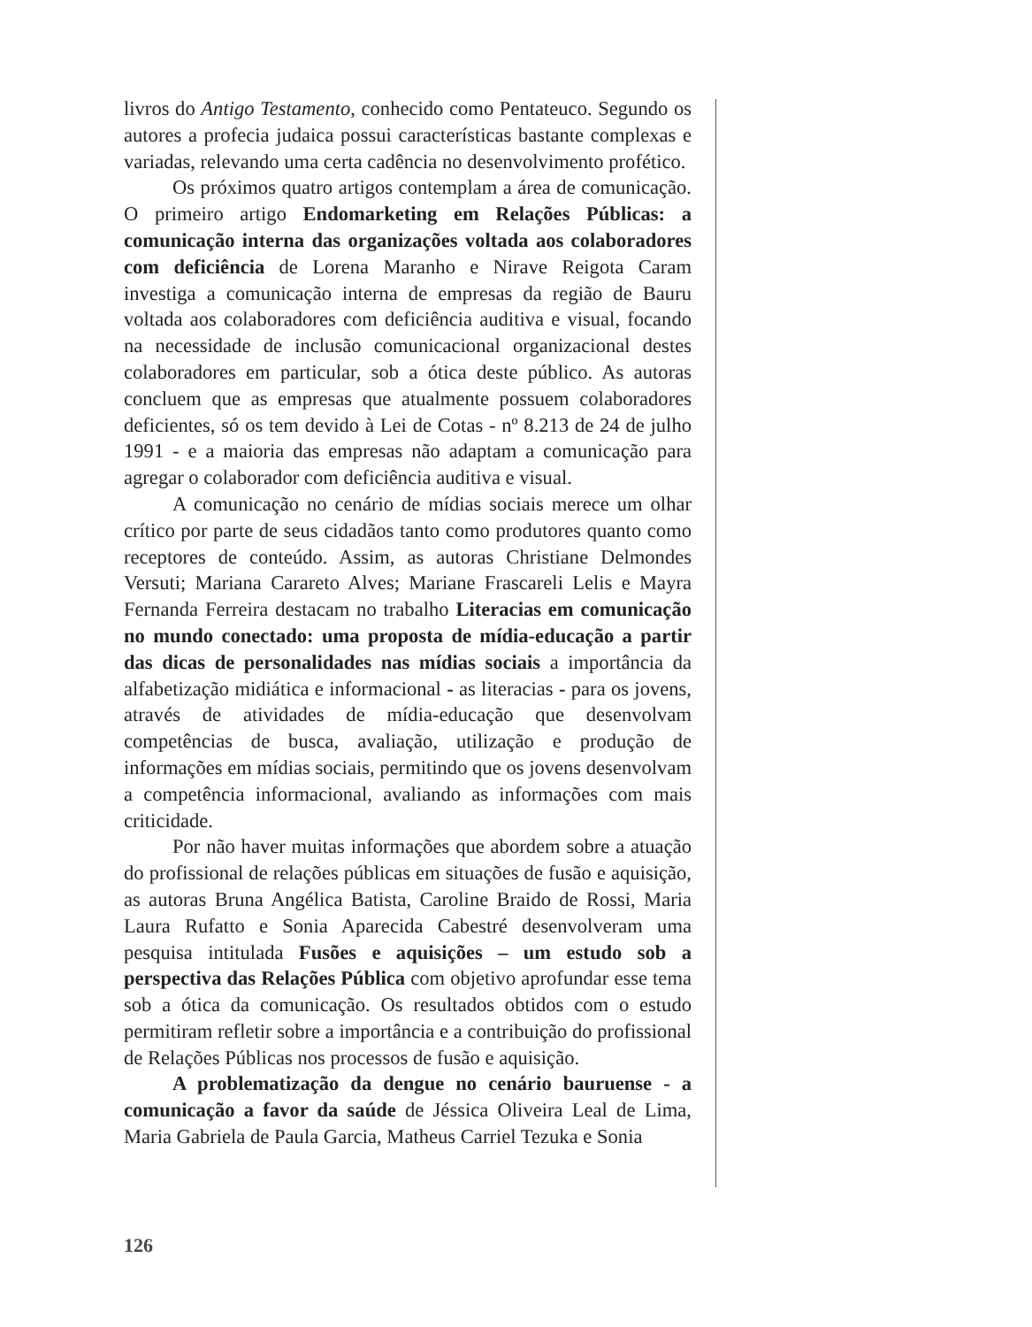livros do Antigo Testamento, conhecido como Pentateuco. Segundo os autores a profecia judaica possui características bastante complexas e variadas, relevando uma certa cadência no desenvolvimento profético.
Os próximos quatro artigos contemplam a área de comunicação. O primeiro artigo Endomarketing em Relações Públicas: a comunicação interna das organizações voltada aos colaboradores com deficiência de Lorena Maranho e Nirave Reigota Caram investiga a comunicação interna de empresas da região de Bauru voltada aos colaboradores com deficiência auditiva e visual, focando na necessidade de inclusão comunicacional organizacional destes colaboradores em particular, sob a ótica deste público. As autoras concluem que as empresas que atualmente possuem colaboradores deficientes, só os tem devido à Lei de Cotas - nº 8.213 de 24 de julho 1991 - e a maioria das empresas não adaptam a comunicação para agregar o colaborador com deficiência auditiva e visual.
A comunicação no cenário de mídias sociais merece um olhar crítico por parte de seus cidadãos tanto como produtores quanto como receptores de conteúdo. Assim, as autoras Christiane Delmondes Versuti; Mariana Carareto Alves; Mariane Frascareli Lelis e Mayra Fernanda Ferreira destacam no trabalho Literacias em comunicação no mundo conectado: uma proposta de mídia-educação a partir das dicas de personalidades nas mídias sociais a importância da alfabetização midiática e informacional - as literacias - para os jovens, através de atividades de mídia-educação que desenvolvam competências de busca, avaliação, utilização e produção de informações em mídias sociais, permitindo que os jovens desenvolvam a competência informacional, avaliando as informações com mais criticidade.
Por não haver muitas informações que abordem sobre a atuação do profissional de relações públicas em situações de fusão e aquisição, as autoras Bruna Angélica Batista, Caroline Braido de Rossi, Maria Laura Rufatto e Sonia Aparecida Cabestré desenvolveram uma pesquisa intitulada Fusões e aquisições – um estudo sob a perspectiva das Relações Pública com objetivo aprofundar esse tema sob a ótica da comunicação. Os resultados obtidos com o estudo permitiram refletir sobre a importância e a contribuição do profissional de Relações Públicas nos processos de fusão e aquisição.
A problematização da dengue no cenário bauruense - a comunicação a favor da saúde de Jéssica Oliveira Leal de Lima, Maria Gabriela de Paula Garcia, Matheus Carriel Tezuka e Sonia
126